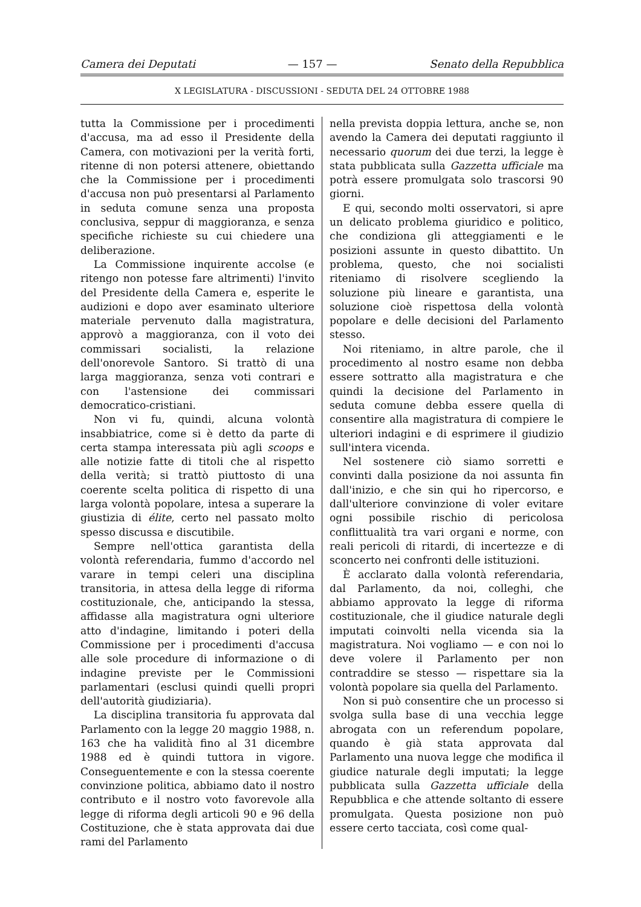Camera dei Deputati — 157 — Senato della Repubblica
X LEGISLATURA - DISCUSSIONI - SEDUTA DEL 24 OTTOBRE 1988
tutta la Commissione per i procedimenti d'accusa, ma ad esso il Presidente della Camera, con motivazioni per la verità forti, ritenne di non potersi attenere, obiettando che la Commissione per i procedimenti d'accusa non può presentarsi al Parlamento in seduta comune senza una proposta conclusiva, seppur di maggioranza, e senza specifiche richieste su cui chiedere una deliberazione.
La Commissione inquirente accolse (e ritengo non potesse fare altrimenti) l'invito del Presidente della Camera e, esperite le audizioni e dopo aver esaminato ulteriore materiale pervenuto dalla magistratura, approvò a maggioranza, con il voto dei commissari socialisti, la relazione dell'onorevole Santoro. Si trattò di una larga maggioranza, senza voti contrari e con l'astensione dei commissari democratico-cristiani.
Non vi fu, quindi, alcuna volontà insabbiatrice, come si è detto da parte di certa stampa interessata più agli scoops e alle notizie fatte di titoli che al rispetto della verità; si trattò piuttosto di una coerente scelta politica di rispetto di una larga volontà popolare, intesa a superare la giustizia di élite, certo nel passato molto spesso discussa e discutibile.
Sempre nell'ottica garantista della volontà referendaria, fummo d'accordo nel varare in tempi celeri una disciplina transitoria, in attesa della legge di riforma costituzionale, che, anticipando la stessa, affidasse alla magistratura ogni ulteriore atto d'indagine, limitando i poteri della Commissione per i procedimenti d'accusa alle sole procedure di informazione o di indagine previste per le Commissioni parlamentari (esclusi quindi quelli propri dell'autorità giudiziaria).
La disciplina transitoria fu approvata dal Parlamento con la legge 20 maggio 1988, n. 163 che ha validità fino al 31 dicembre 1988 ed è quindi tuttora in vigore. Conseguentemente e con la stessa coerente convinzione politica, abbiamo dato il nostro contributo e il nostro voto favorevole alla legge di riforma degli articoli 90 e 96 della Costituzione, che è stata approvata dai due rami del Parlamento
nella prevista doppia lettura, anche se, non avendo la Camera dei deputati raggiunto il necessario quorum dei due terzi, la legge è stata pubblicata sulla Gazzetta ufficiale ma potrà essere promulgata solo trascorsi 90 giorni.
E qui, secondo molti osservatori, si apre un delicato problema giuridico e politico, che condiziona gli atteggiamenti e le posizioni assunte in questo dibattito. Un problema, questo, che noi socialisti riteniamo di risolvere scegliendo la soluzione più lineare e garantista, una soluzione cioè rispettosa della volontà popolare e delle decisioni del Parlamento stesso.
Noi riteniamo, in altre parole, che il procedimento al nostro esame non debba essere sottratto alla magistratura e che quindi la decisione del Parlamento in seduta comune debba essere quella di consentire alla magistratura di compiere le ulteriori indagini e di esprimere il giudizio sull'intera vicenda.
Nel sostenere ciò siamo sorretti e convinti dalla posizione da noi assunta fin dall'inizio, e che sin qui ho ripercorso, e dall'ulteriore convinzione di voler evitare ogni possibile rischio di pericolosa conflittualità tra vari organi e norme, con reali pericoli di ritardi, di incertezze e di sconcerto nei confronti delle istituzioni.
È acclarato dalla volontà referendaria, dal Parlamento, da noi, colleghi, che abbiamo approvato la legge di riforma costituzionale, che il giudice naturale degli imputati coinvolti nella vicenda sia la magistratura. Noi vogliamo — e con noi lo deve volere il Parlamento per non contraddire se stesso — rispettare sia la volontà popolare sia quella del Parlamento.
Non si può consentire che un processo si svolga sulla base di una vecchia legge abrogata con un referendum popolare, quando è già stata approvata dal Parlamento una nuova legge che modifica il giudice naturale degli imputati; la legge pubblicata sulla Gazzetta ufficiale della Repubblica e che attende soltanto di essere promulgata. Questa posizione non può essere certo tacciata, così come qual-